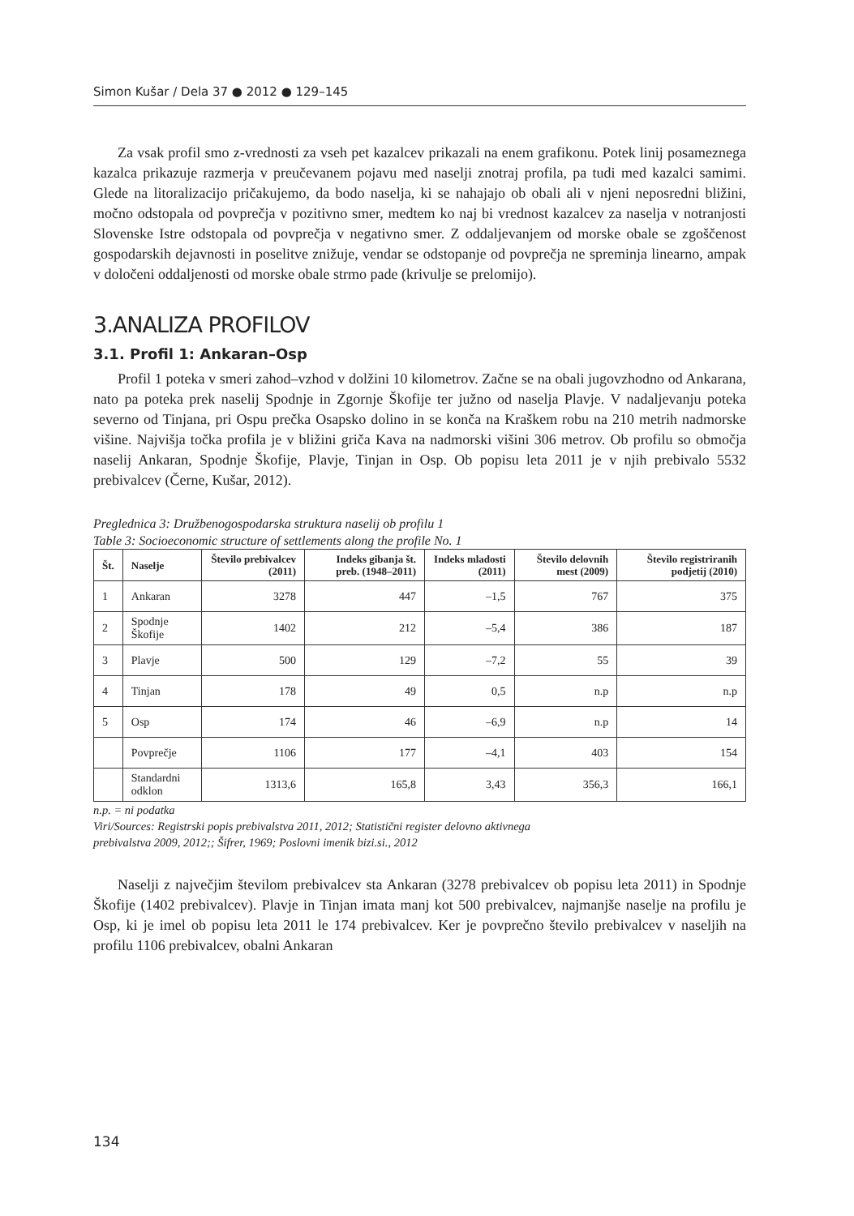Simon Kušar / Dela 37 ● 2012 ● 129–145
Za vsak profil smo z-vrednosti za vseh pet kazalcev prikazali na enem grafikonu. Potek linij posameznega kazalca prikazuje razmerja v preučevanem pojavu med naselji znotraj profila, pa tudi med kazalci samimi. Glede na litoralizacijo pričakujemo, da bodo naselja, ki se nahajajo ob obali ali v njeni neposredni bližini, močno odstopala od povprečja v pozitivno smer, medtem ko naj bi vrednost kazalcev za naselja v notranjosti Slovenske Istre odstopala od povprečja v negativno smer. Z oddaljevanjem od morske obale se zgoščenost gospodarskih dejavnosti in poselitve znižuje, vendar se odstopanje od povprečja ne spreminja linearno, ampak v določeni oddaljenosti od morske obale strmo pade (krivulje se prelomijo).
3.ANALIZA PROFILOV
3.1. Profil 1: Ankaran–Osp
Profil 1 poteka v smeri zahod–vzhod v dolžini 10 kilometrov. Začne se na obali jugovzhodno od Ankarana, nato pa poteka prek naselij Spodnje in Zgornje Škofije ter južno od naselja Plavje. V nadaljevanju poteka severno od Tinjana, pri Ospu prečka Osapsko dolino in se konča na Kraškem robu na 210 metrih nadmorske višine. Najvišja točka profila je v bližini griča Kava na nadmorski višini 306 metrov. Ob profilu so območja naselij Ankaran, Spodnje Škofije, Plavje, Tinjan in Osp. Ob popisu leta 2011 je v njih prebivalo 5532 prebivalcev (Černe, Kušar, 2012).
Preglednica 3: Družbenogospodarska struktura naselij ob profilu 1
Table 3: Socioeconomic structure of settlements along the profile No. 1
| Št. | Naselje | Število prebivalcev (2011) | Indeks gibanja št. preb. (1948–2011) | Indeks mladosti (2011) | Število delovnih mest (2009) | Število registriranih podjetij (2010) |
| --- | --- | --- | --- | --- | --- | --- |
| 1 | Ankaran | 3278 | 447 | –1,5 | 767 | 375 |
| 2 | Spodnje Škofije | 1402 | 212 | –5,4 | 386 | 187 |
| 3 | Plavje | 500 | 129 | –7,2 | 55 | 39 |
| 4 | Tinjan | 178 | 49 | 0,5 | n.p | n.p |
| 5 | Osp | 174 | 46 | –6,9 | n.p | 14 |
| | Povprečje | 1106 | 177 | –4,1 | 403 | 154 |
| | Standardni odklon | 1313,6 | 165,8 | 3,43 | 356,3 | 166,1 |
n.p. = ni podatka
Viri/Sources: Registrski popis prebivalstva 2011, 2012; Statistični register delovno aktivnega
prebivalstva 2009, 2012;; Šifrer, 1969; Poslovni imenik bizi.si., 2012
Naselji z največjim številom prebivalcev sta Ankaran (3278 prebivalcev ob popisu leta 2011) in Spodnje Škofije (1402 prebivalcev). Plavje in Tinjan imata manj kot 500 prebivalcev, najmanjše naselje na profilu je Osp, ki je imel ob popisu leta 2011 le 174 prebivalcev. Ker je povprečno število prebivalcev v naseljih na profilu 1106 prebivalcev, obalni Ankaran
134